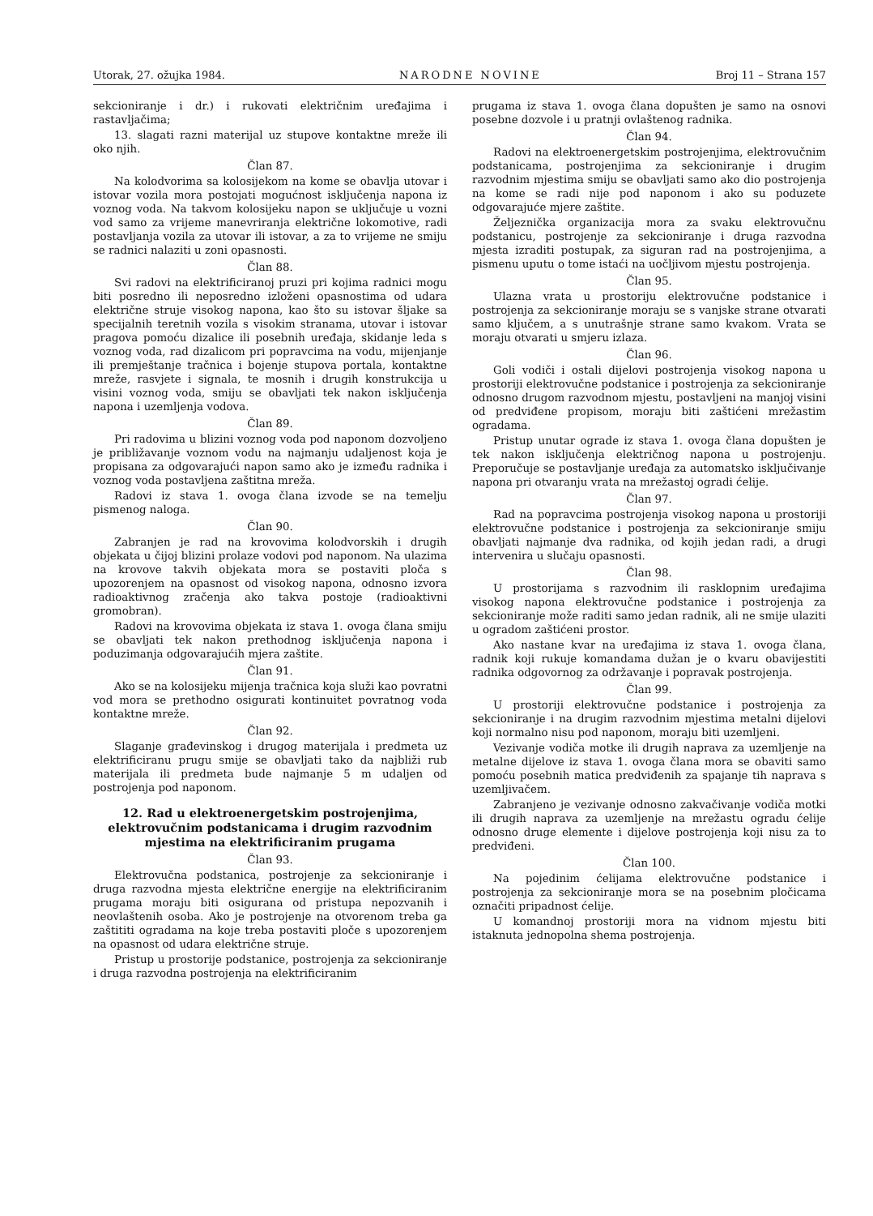Utorak, 27. ožujka 1984. NARODNE NOVINE Broj 11 – Strana 157
sekcioniranje i dr.) i rukovati električnim uređajima i rastavljačima;
13. slagati razni materijal uz stupove kontaktne mreže ili oko njih.
Član 87.
Na kolodvorima sa kolosijekom na kome se obavlja utovar i istovar vozila mora postojati mogućnost isključenja napona iz voznog voda. Na takvom kolosijeku napon se uključuje u vozni vod samo za vrijeme manevriranja električne lokomotive, radi postavljanja vozila za utovar ili istovar, a za to vrijeme ne smiju se radnici nalaziti u zoni opasnosti.
Član 88.
Svi radovi na elektrificiranoj pruzi pri kojima radnici mogu biti posredno ili neposredno izloženi opasnostima od udara električne struje visokog napona, kao što su istovar šljake sa specijalnih teretnih vozila s visokim stranama, utovar i istovar pragova pomoću dizalice ili posebnih uređaja, skidanje leda s voznog voda, rad dizalicom pri popravcima na vodu, mijenjanje ili premještanje tračnica i bojenje stupova portala, kontaktne mreže, rasvjete i signala, te mosnih i drugih konstrukcija u visini voznog voda, smiju se obavljati tek nakon isključenja napona i uzemljenja vodova.
Član 89.
Pri radovima u blizini voznog voda pod naponom dozvoljeno je približavanje voznom vodu na najmanju udaljenost koja je propisana za odgovarajući napon samo ako je između radnika i voznog voda postavljena zaštitna mreža.
Radovi iz stava 1. ovoga člana izvode se na temelju pismenog naloga.
Član 90.
Zabranjen je rad na krovovima kolodvorskih i drugih objekata u čijoj blizini prolaze vodovi pod naponom. Na ulazima na krovove takvih objekata mora se postaviti ploča s upozorenjem na opasnost od visokog napona, odnosno izvora radioaktivnog zračenja ako takva postoje (radioaktivni gromobran).
Radovi na krovovima objekata iz stava 1. ovoga člana smiju se obavljati tek nakon prethodnog isključenja napona i poduzimanja odgovarajućih mjera zaštite.
Član 91.
Ako se na kolosijeku mijenja tračnica koja služi kao povratni vod mora se prethodno osigurati kontinuitet povratnog voda kontaktne mreže.
Član 92.
Slaganje građevinskog i drugog materijala i predmeta uz elektrificiranu prugu smije se obavljati tako da najbliži rub materijala ili predmeta bude najmanje 5 m udaljen od postrojenja pod naponom.
12. Rad u elektroenergetskim postrojenjima, elektrovučnim podstanicama i drugim razvodnim mjestima na elektrificiranim prugama
Član 93.
Elektrovučna podstanica, postrojenje za sekcioniranje i druga razvodna mjesta električne energije na elektrificiranim prugama moraju biti osigurana od pristupa nepozvanih i neovlaštenih osoba. Ako je postrojenje na otvorenom treba ga zaštititi ogradama na koje treba postaviti ploče s upozorenjem na opasnost od udara električne struje.
Pristup u prostorije podstanice, postrojenja za sekcioniranje i druga razvodna postrojenja na elektrificiranim
prugama iz stava 1. ovoga člana dopušten je samo na osnovi posebne dozvole i u pratnji ovlaštenog radnika.
Član 94.
Radovi na elektroenergetskim postrojenjima, elektrovučnim podstanicama, postrojenjima za sekcioniranje i drugim razvodnim mjestima smiju se obavljati samo ako dio postrojenja na kome se radi nije pod naponom i ako su poduzete odgovarajuće mjere zaštite.
Željeznička organizacija mora za svaku elektrovučnu podstanicu, postrojenje za sekcioniranje i druga razvodna mjesta izraditi postupak, za siguran rad na postrojenjima, a pismenu uputu o tome istaći na uočljivom mjestu postrojenja.
Član 95.
Ulazna vrata u prostoriju elektrovučne podstanice i postrojenja za sekcioniranje moraju se s vanjske strane otvarati samo ključem, a s unutrašnje strane samo kvakom. Vrata se moraju otvarati u smjeru izlaza.
Član 96.
Goli vodiči i ostali dijelovi postrojenja visokog napona u prostoriji elektrovučne podstanice i postrojenja za sekcioniranje odnosno drugom razvodnom mjestu, postavljeni na manjoj visini od predviđene propisom, moraju biti zaštićeni mrežastim ogradama.
Pristup unutar ograde iz stava 1. ovoga člana dopušten je tek nakon isključenja električnog napona u postrojenju. Preporučuje se postavljanje uređaja za automatsko isključivanje napona pri otvaranju vrata na mrežastoj ogradi ćelije.
Član 97.
Rad na popravcima postrojenja visokog napona u prostoriji elektrovučne podstanice i postrojenja za sekcioniranje smiju obavljati najmanje dva radnika, od kojih jedan radi, a drugi intervenira u slučaju opasnosti.
Član 98.
U prostorijama s razvodnim ili rasklopnim uređajima visokog napona elektrovučne podstanice i postrojenja za sekcioniranje može raditi samo jedan radnik, ali ne smije ulaziti u ogradom zaštićeni prostor.
Ako nastane kvar na uređajima iz stava 1. ovoga člana, radnik koji rukuje komandama dužan je o kvaru obavijestiti radnika odgovornog za održavanje i popravak postrojenja.
Član 99.
U prostoriji elektrovučne podstanice i postrojenja za sekcioniranje i na drugim razvodnim mjestima metalni dijelovi koji normalno nisu pod naponom, moraju biti uzemljeni.
Vezivanje vodiča motke ili drugih naprava za uzemljenje na metalne dijelove iz stava 1. ovoga člana mora se obaviti samo pomoću posebnih matica predviđenih za spajanje tih naprava s uzemljivačem.
Zabranjeno je vezivanje odnosno zakvačivanje vodiča motki ili drugih naprava za uzemljenje na mrežastu ogradu ćelije odnosno druge elemente i dijelove postrojenja koji nisu za to predviđeni.
Član 100.
Na pojedinim ćelijama elektrovučne podstanice i postrojenja za sekcioniranje mora se na posebnim pločicama označiti pripadnost ćelije.
U komandnoj prostoriji mora na vidnom mjestu biti istaknuta jednopolna shema postrojenja.